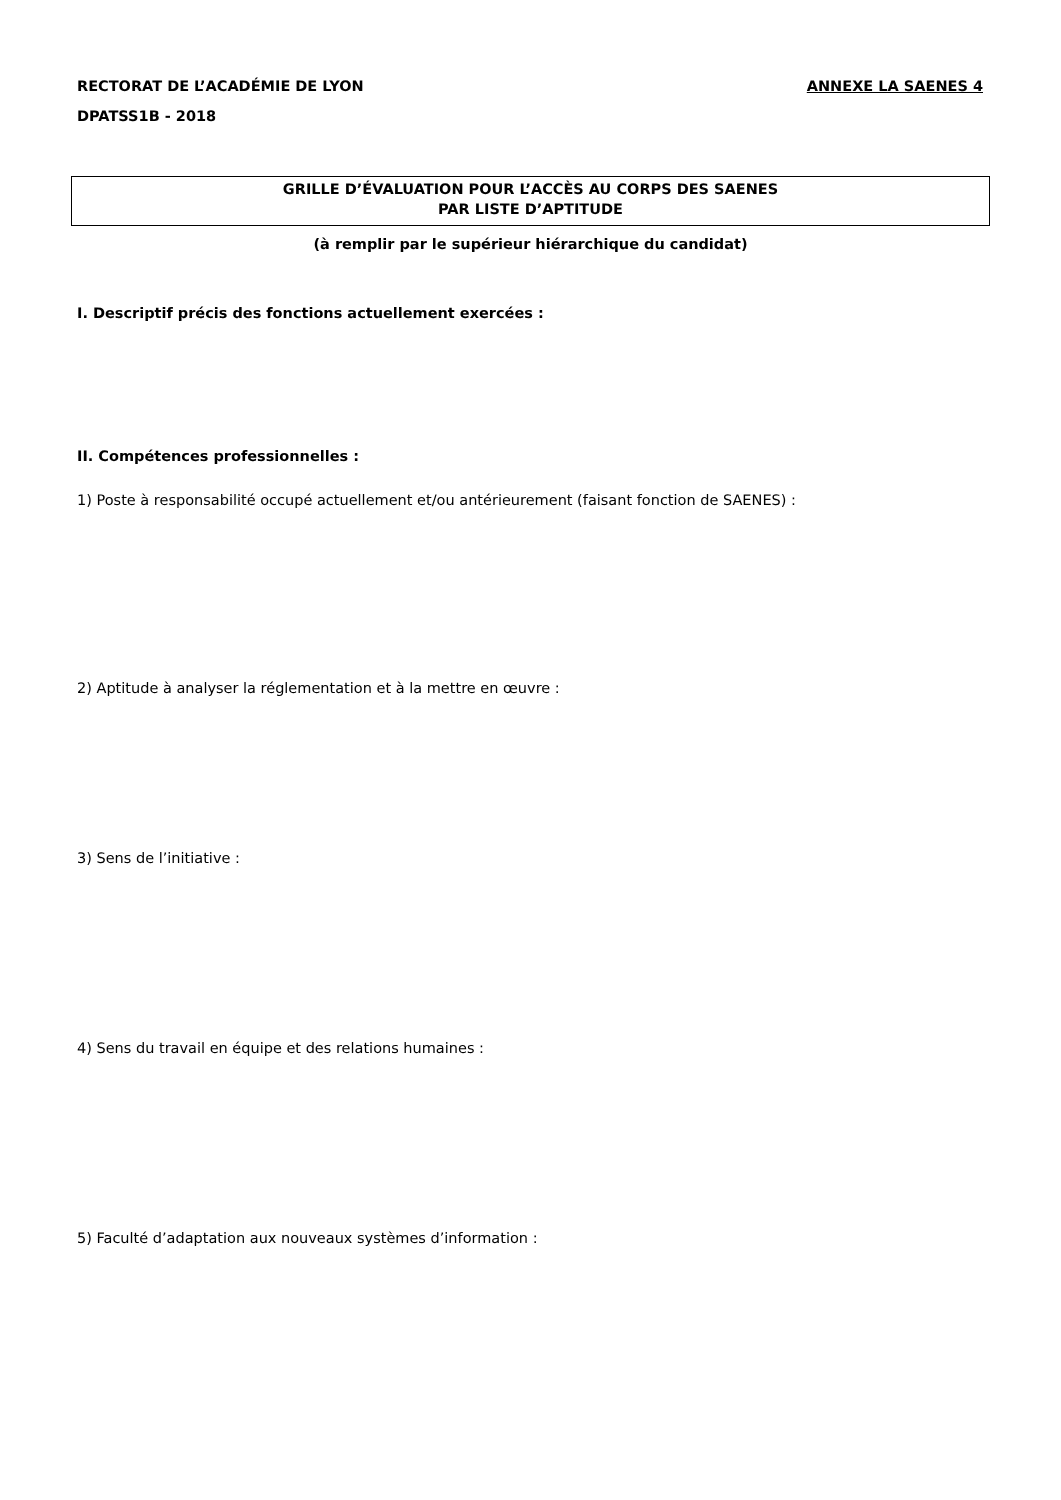RECTORAT DE L’ACADÉMIE DE LYON ANNEXE LA SAENES 4
DPATSS1B - 2018
GRILLE D’ÉVALUATION POUR L’ACCÈS AU CORPS DES SAENES
PAR LISTE D’APTITUDE
(à remplir par le supérieur hiérarchique du candidat)
I. Descriptif précis des fonctions actuellement exercées :
II. Compétences professionnelles :
1) Poste à responsabilité occupé actuellement et/ou antérieurement (faisant fonction de SAENES) :
2) Aptitude à analyser la réglementation et à la mettre en œuvre :
3) Sens de l’initiative :
4) Sens du travail en équipe et des relations humaines :
5) Faculté d’adaptation aux nouveaux systèmes d’information :